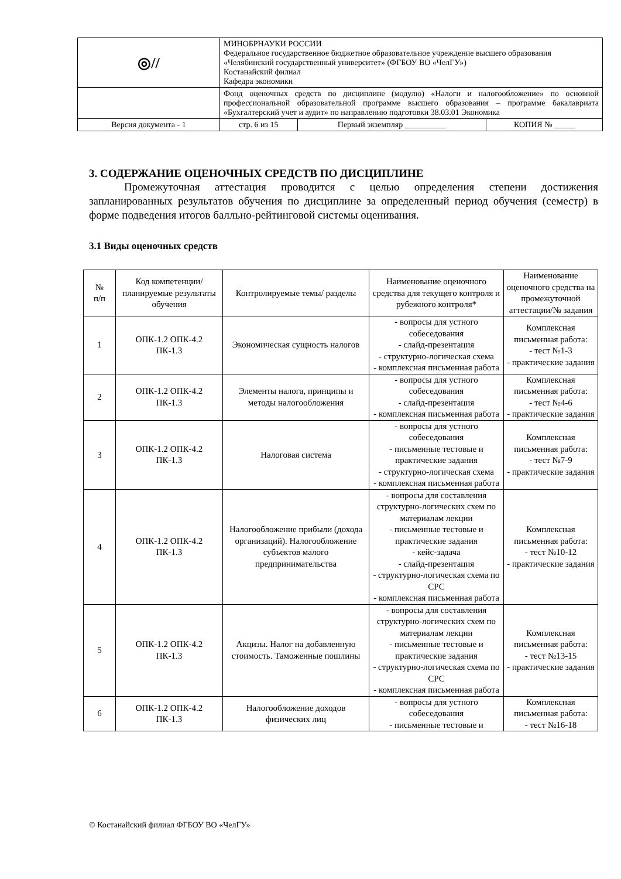| ◎// | МИНОБРНАУКИ РОССИИ Федеральное государственное бюджетное образовательное учреждение высшего образования «Челябинский государственный университет» (ФГБОУ ВО «ЧелГУ») Костанайский филиал Кафедра экономики | | |
| | Фонд оценочных средств по дисциплине (модулю) «Налоги и налогообложение» по основной профессиональной образовательной программе высшего образования – программе бакалавриата «Бухгалтерский учет и аудит» по направлению подготовки 38.03.01 Экономика | | |
| Версия документа - 1 | стр. 6 из 15 | Первый экземпляр __________ | КОПИЯ № _____ |
3. СОДЕРЖАНИЕ ОЦЕНОЧНЫХ СРЕДСТВ ПО ДИСЦИПЛИНЕ
Промежуточная аттестация проводится с целью определения степени достижения запланированных результатов обучения по дисциплине за определенный период обучения (семестр) в форме подведения итогов балльно-рейтинговой системы оценивания.
3.1 Виды оценочных средств
| № п/п | Код компетенции/ планируемые результаты обучения | Контролируемые темы/ разделы | Наименование оценочного средства для текущего контроля и рубежного контроля* | Наименование оценочного средства на промежуточной аттестации/№ задания |
| --- | --- | --- | --- | --- |
| 1 | ОПК-1.2 ОПК-4.2 ПК-1.3 | Экономическая сущность налогов | - вопросы для устного собеседования - слайд-презентация - структурно-логическая схема - комплексная письменная работа | Комплексная письменная работа: - тест №1-3 - практические задания |
| 2 | ОПК-1.2 ОПК-4.2 ПК-1.3 | Элементы налога, принципы и методы налогообложения | - вопросы для устного собеседования - слайд-презентация - комплексная письменная работа | Комплексная письменная работа: - тест №4-6 - практические задания |
| 3 | ОПК-1.2 ОПК-4.2 ПК-1.3 | Налоговая система | - вопросы для устного собеседования - письменные тестовые и практические задания - структурно-логическая схема - комплексная письменная работа | Комплексная письменная работа: - тест №7-9 - практические задания |
| 4 | ОПК-1.2 ОПК-4.2 ПК-1.3 | Налогообложение прибыли (дохода организаций). Налогообложение субъектов малого предпринимательства | - вопросы для составления структурно-логических схем по материалам лекции - письменные тестовые и практические задания - кейс-задача - слайд-презентация - структурно-логическая схема по СРС - комплексная письменная работа | Комплексная письменная работа: - тест №10-12 - практические задания |
| 5 | ОПК-1.2 ОПК-4.2 ПК-1.3 | Акцизы. Налог на добавленную стоимость. Таможенные пошлины | - вопросы для составления структурно-логических схем по материалам лекции - письменные тестовые и практические задания - структурно-логическая схема по СРС - комплексная письменная работа | Комплексная письменная работа: - тест №13-15 - практические задания |
| 6 | ОПК-1.2 ОПК-4.2 ПК-1.3 | Налогообложение доходов физических лиц | - вопросы для устного собеседования - письменные тестовые и | Комплексная письменная работа: - тест №16-18 |
© Костанайский филиал ФГБОУ ВО «ЧелГУ»